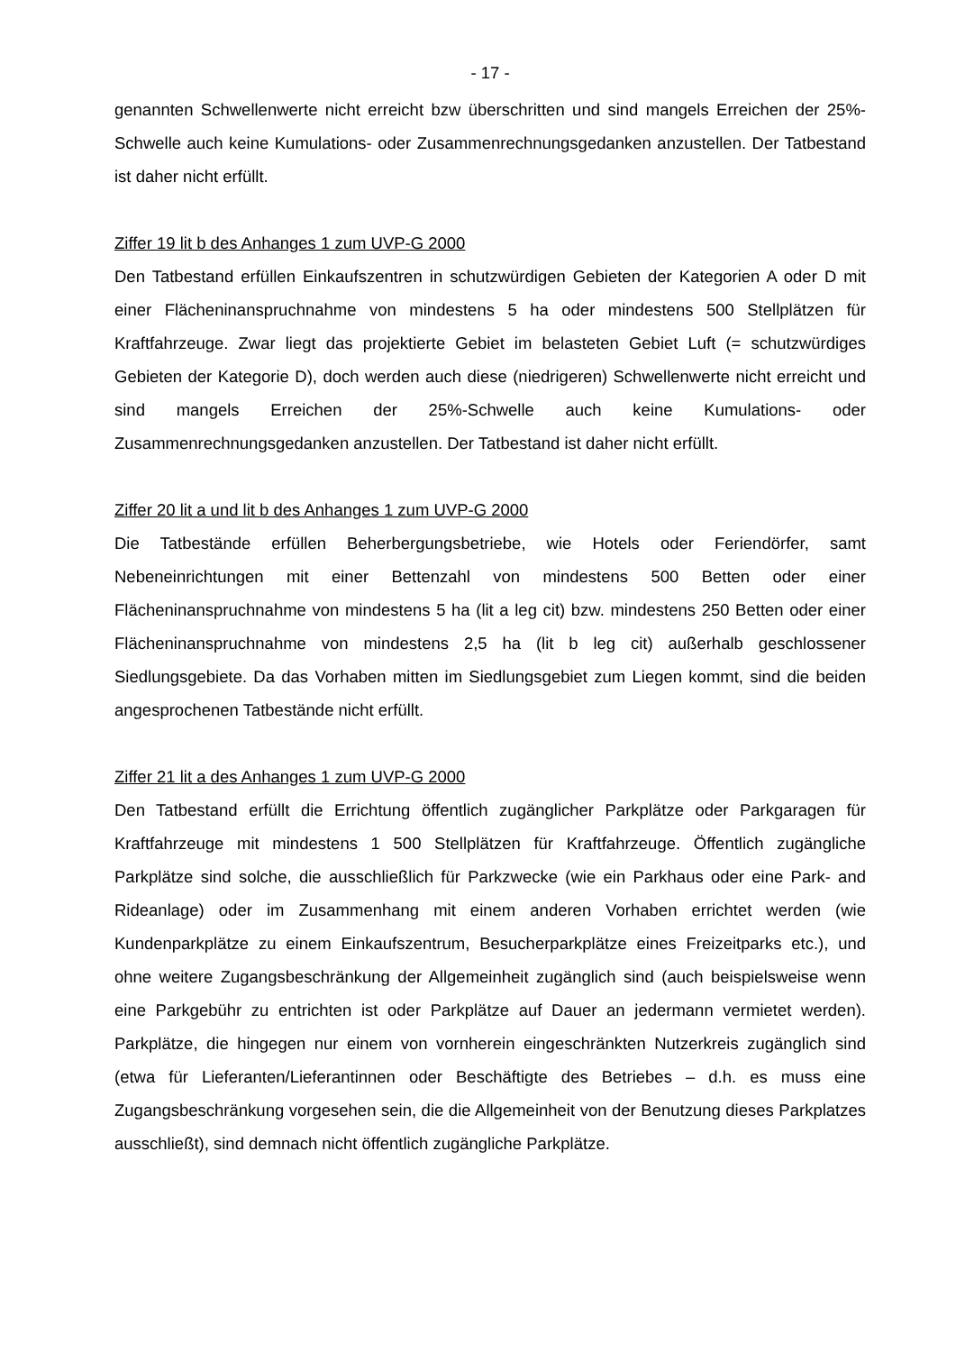- 17 -
genannten Schwellenwerte nicht erreicht bzw überschritten und sind mangels Erreichen der 25%-Schwelle auch keine Kumulations- oder Zusammenrechnungsgedanken anzustellen. Der Tatbestand ist daher nicht erfüllt.
Ziffer 19 lit b des Anhanges 1 zum UVP-G 2000
Den Tatbestand erfüllen Einkaufszentren in schutzwürdigen Gebieten der Kategorien A oder D mit einer Flächeninanspruchnahme von mindestens 5 ha oder mindestens 500 Stellplätzen für Kraftfahrzeuge. Zwar liegt das projektierte Gebiet im belasteten Gebiet Luft (= schutzwürdiges Gebieten der Kategorie D), doch werden auch diese (niedrigeren) Schwellenwerte nicht erreicht und sind mangels Erreichen der 25%-Schwelle auch keine Kumulations- oder Zusammenrechnungsgedanken anzustellen. Der Tatbestand ist daher nicht erfüllt.
Ziffer 20 lit a und lit b des Anhanges 1 zum UVP-G 2000
Die Tatbestände erfüllen Beherbergungsbetriebe, wie Hotels oder Feriendörfer, samt Nebeneinrichtungen mit einer Bettenzahl von mindestens 500 Betten oder einer Flächeninanspruchnahme von mindestens 5 ha (lit a leg cit) bzw. mindestens 250 Betten oder einer Flächeninanspruchnahme von mindestens 2,5 ha (lit b leg cit) außerhalb geschlossener Siedlungsgebiete. Da das Vorhaben mitten im Siedlungsgebiet zum Liegen kommt, sind die beiden angesprochenen Tatbestände nicht erfüllt.
Ziffer 21 lit a des Anhanges 1 zum UVP-G 2000
Den Tatbestand erfüllt die Errichtung öffentlich zugänglicher Parkplätze oder Parkgaragen für Kraftfahrzeuge mit mindestens 1 500 Stellplätzen für Kraftfahrzeuge. Öffentlich zugängliche Parkplätze sind solche, die ausschließlich für Parkzwecke (wie ein Parkhaus oder eine Park- and Rideanlage) oder im Zusammenhang mit einem anderen Vorhaben errichtet werden (wie Kundenparkplätze zu einem Einkaufszentrum, Besucherparkplätze eines Freizeitparks etc.), und ohne weitere Zugangsbeschränkung der Allgemeinheit zugänglich sind (auch beispielsweise wenn eine Parkgebühr zu entrichten ist oder Parkplätze auf Dauer an jedermann vermietet werden). Parkplätze, die hingegen nur einem von vornherein eingeschränkten Nutzerkreis zugänglich sind (etwa für Lieferanten/Lieferantinnen oder Beschäftigte des Betriebes – d.h. es muss eine Zugangsbeschränkung vorgesehen sein, die die Allgemeinheit von der Benutzung dieses Parkplatzes ausschließt), sind demnach nicht öffentlich zugängliche Parkplätze.